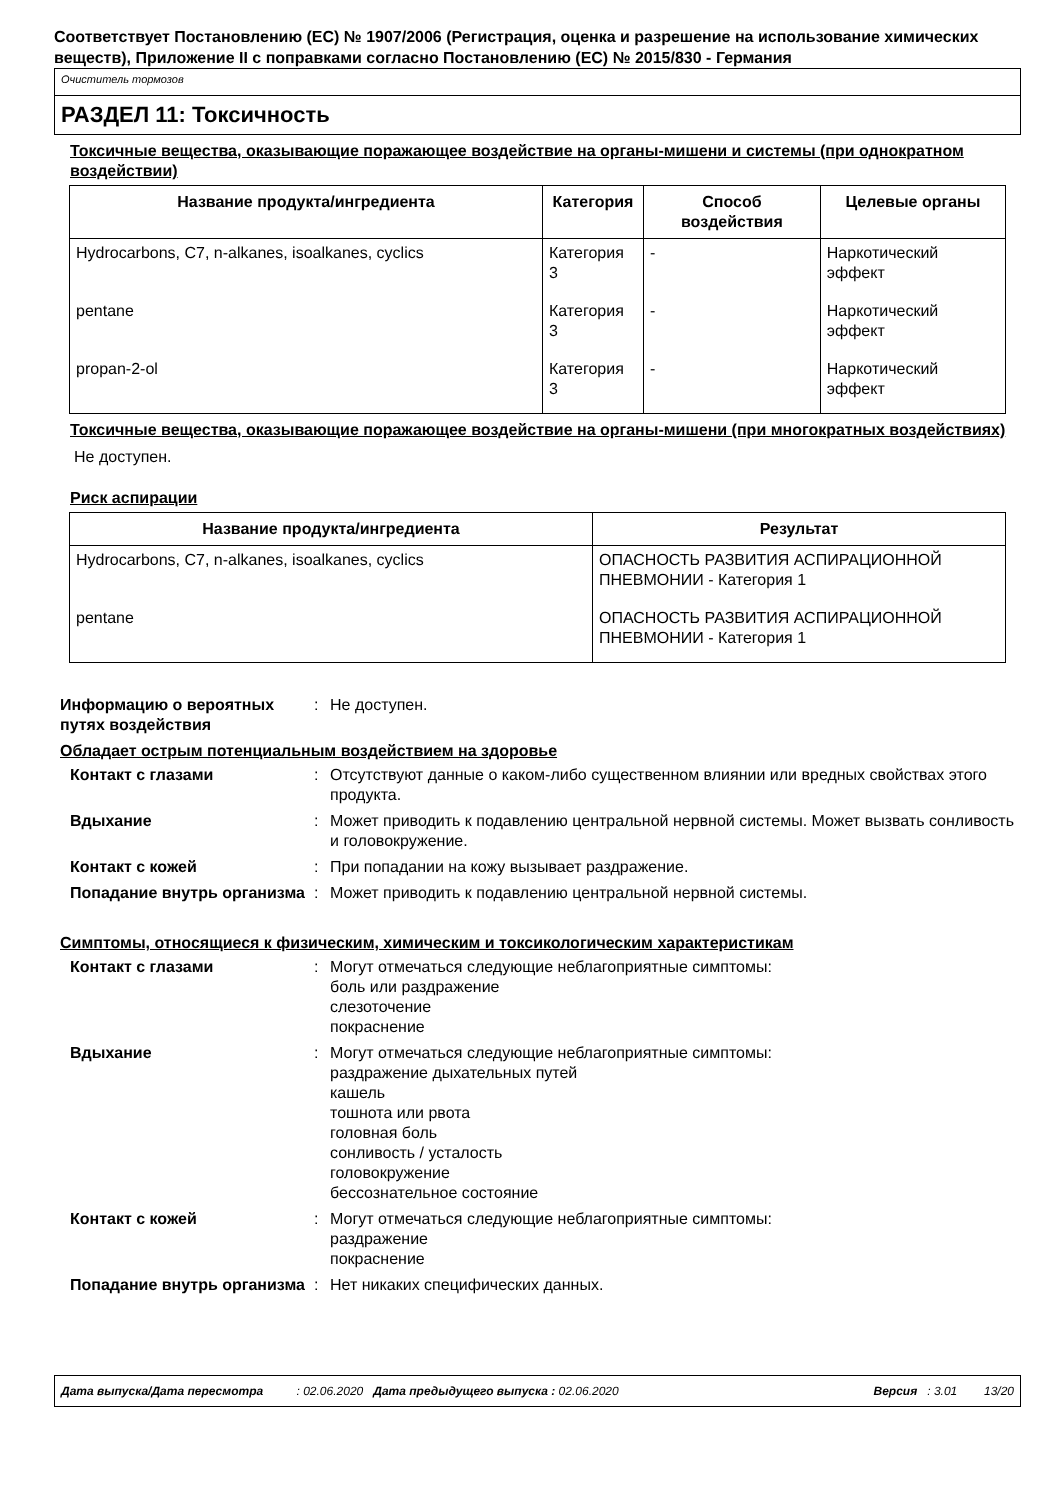Соответствует Постановлению (ЕС) № 1907/2006 (Регистрация, оценка и разрешение на использование химических веществ), Приложение II с поправками согласно Постановлению (ЕС) № 2015/830 - Германия
Очиститель тормозов
РАЗДЕЛ 11: Токсичность
Токсичные вещества, оказывающие поражающее воздействие на органы-мишени и системы (при однократном воздействии)
| Название продукта/ингредиента | Категория | Способ воздействия | Целевые органы |
| --- | --- | --- | --- |
| Hydrocarbons, C7, n-alkanes, isoalkanes, cyclics | Категория 3 | - | Наркотический эффект |
| pentane | Категория 3 | - | Наркотический эффект |
| propan-2-ol | Категория 3 | - | Наркотический эффект |
Токсичные вещества, оказывающие поражающее воздействие на органы-мишени (при многократных воздействиях)
Не доступен.
Риск аспирации
| Название продукта/ингредиента | Результат |
| --- | --- |
| Hydrocarbons, C7, n-alkanes, isoalkanes, cyclics | ОПАСНОСТЬ РАЗВИТИЯ АСПИРАЦИОННОЙ ПНЕВМОНИИ - Категория 1 |
| pentane | ОПАСНОСТЬ РАЗВИТИЯ АСПИРАЦИОННОЙ ПНЕВМОНИИ - Категория 1 |
Информацию о вероятных путях воздействия
:
Не доступен.
Обладает острым потенциальным воздействием на здоровье
Контакт с глазами
:
Отсутствуют данные о каком-либо существенном влиянии или вредных свойствах этого продукта.
Вдыхание
:
Может приводить к подавлению центральной нервной системы. Может вызвать сонливость и головокружение.
Контакт с кожей
:
При попадании на кожу вызывает раздражение.
Попадание внутрь организма
:
Может приводить к подавлению центральной нервной системы.
Симптомы, относящиеся к физическим, химическим и токсикологическим характеристикам
Контакт с глазами
:
Могут отмечаться следующие неблагоприятные симптомы:
боль или раздражение
слезоточение
покраснение
Вдыхание
:
Могут отмечаться следующие неблагоприятные симптомы:
раздражение дыхательных путей
кашель
тошнота или рвота
головная боль
сонливость / усталость
головокружение
бессознательное состояние
Контакт с кожей
:
Могут отмечаться следующие неблагоприятные симптомы:
раздражение
покраснение
Попадание внутрь организма
:
Нет никаких специфических данных.
Дата выпуска/Дата пересмотра : 02.06.2020 Дата предыдущего выпуска : 02.06.2020 Версия : 3.01 13/20